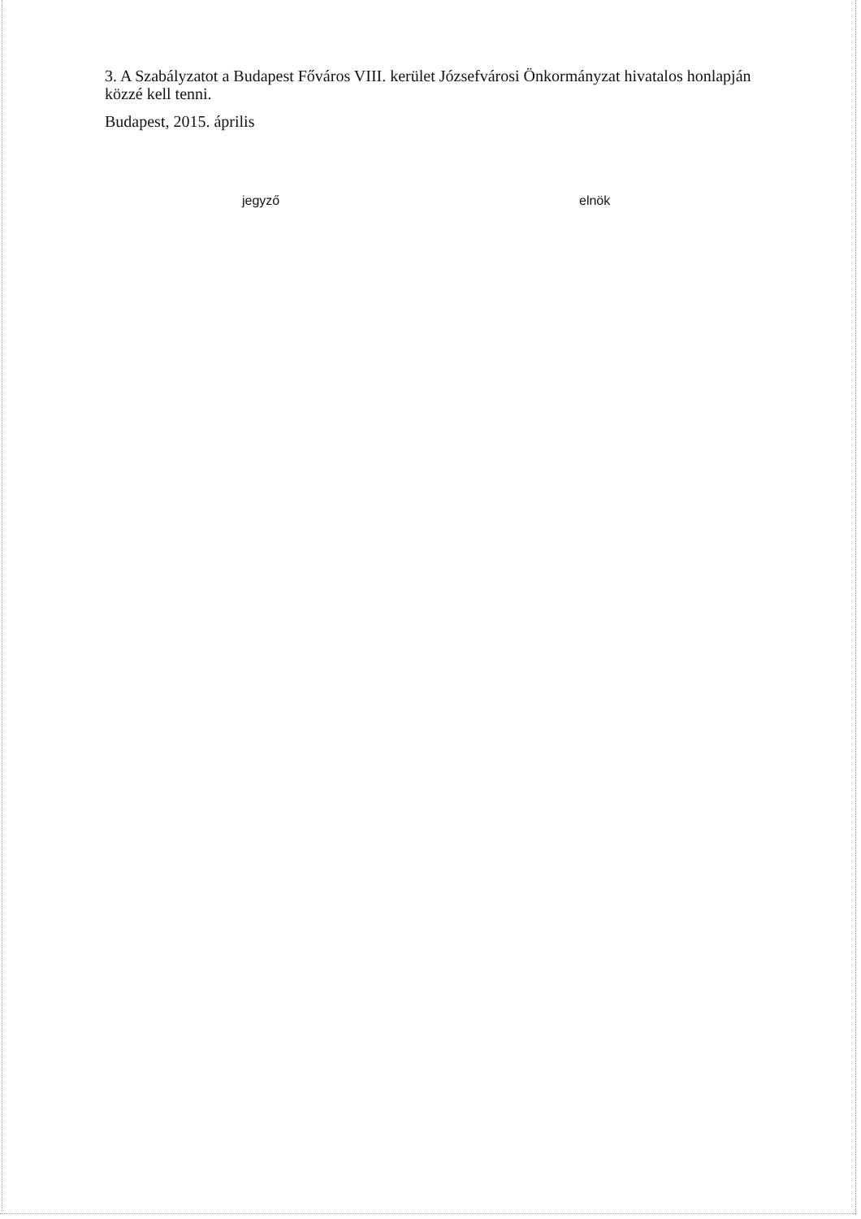3. A Szabályzatot a Budapest Főváros VIII. kerület Józsefvárosi Önkormányzat hivatalos honlapján közzé kell tenni.
Budapest, 2015. április
jegyző elnök